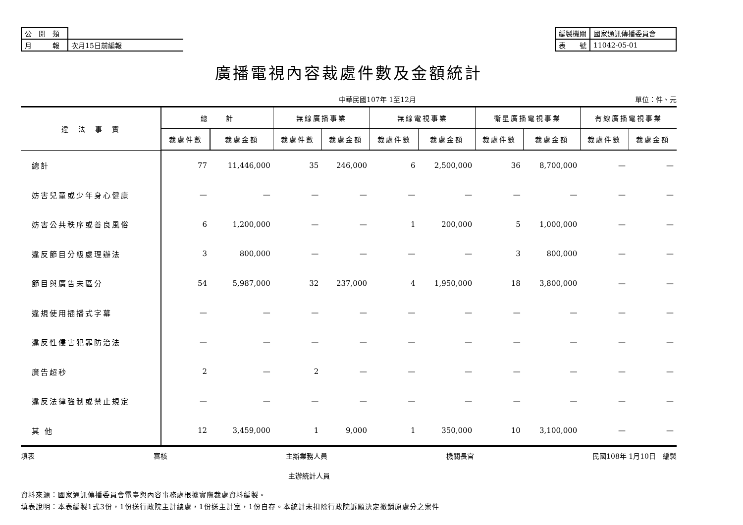| 公 開 類 | |
| 月 報 | 次月15日前編報 |
| 編製機關 | 國家通訊傳播委員會 |
| 表 號 | 11042-05-01 |
廣播電視內容裁處件數及金額統計
中華民國107年 1至12月 單位：件、元
| 違 法 事 實 | 總 計 | | 無線廣播事業 | | 無線電視事業 | | 衛星廣播電視事業 | | 有線廣播電視事業 | |
| --- | --- | --- | --- | --- | --- | --- | --- | --- | --- | --- |
| | 裁處件數 | 裁處金額 | 裁處件數 | 裁處金額 | 裁處件數 | 裁處金額 | 裁處件數 | 裁處金額 | 裁處件數 | 裁處金額 |
| 總計 | 77 | 11,446,000 | 35 | 246,000 | 6 | 2,500,000 | 36 | 8,700,000 | — | — |
| 妨害兒童或少年身心健康 | — | — | — | — | — | — | — | — | — | — |
| 妨害公共秩序或善良風俗 | 6 | 1,200,000 | — | — | 1 | 200,000 | 5 | 1,000,000 | — | — |
| 違反節目分級處理辦法 | 3 | 800,000 | — | — | — | — | 3 | 800,000 | — | — |
| 節目與廣告未區分 | 54 | 5,987,000 | 32 | 237,000 | 4 | 1,950,000 | 18 | 3,800,000 | — | — |
| 違規使用插播式字幕 | — | — | — | — | — | — | — | — | — | — |
| 違反性侵害犯罪防治法 | — | — | — | — | — | — | — | — | — | — |
| 廣告超秒 | 2 | — | 2 | — | — | — | — | — | — | — |
| 違反法律強制或禁止規定 | — | — | — | — | — | — | — | — | — | — |
| 其 他 | 12 | 3,459,000 | 1 | 9,000 | 1 | 350,000 | 10 | 3,100,000 | — | — |
填表 審核 主辦業務人員 機關長官 民國108年 1月10日　編製
主辦統計人員
資料來源：國家通訊傳播委員會電臺與內容事務處根據實際裁處資料編製。
填表說明：本表編製1式3份，1份送行政院主計總處，1份送主計室，1份自存。本統計未扣除行政院訴願決定撤銷原處分之案件